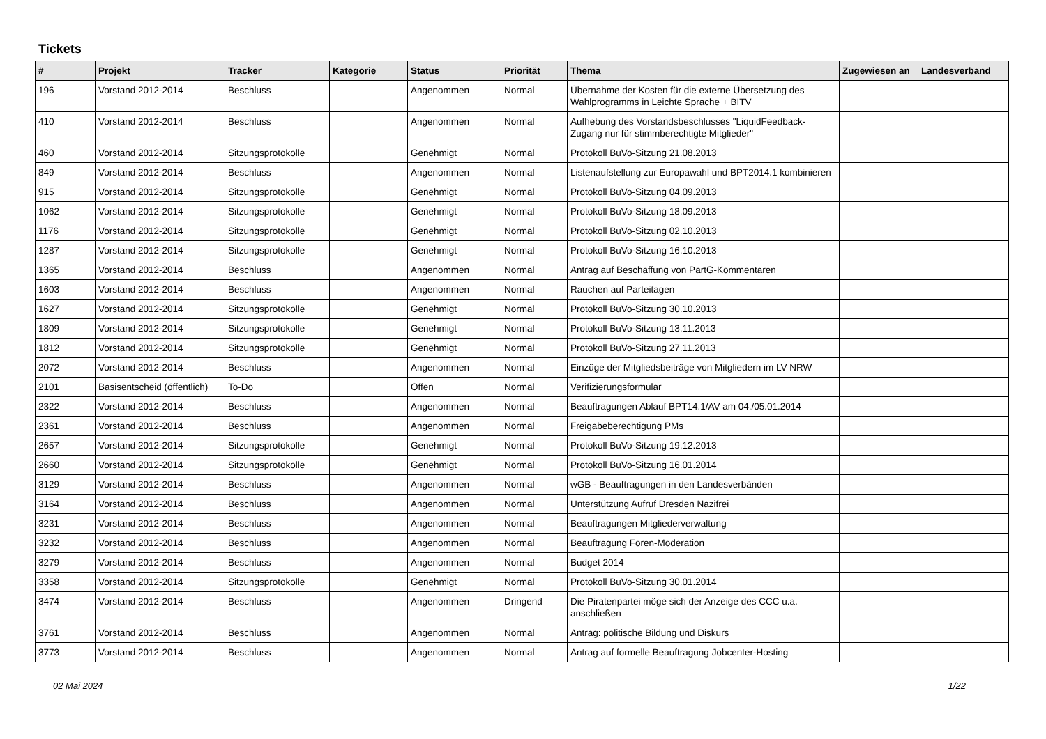Tickets
| # | Projekt | Tracker | Kategorie | Status | Priorität | Thema | Zugewiesen an | Landesverband |
| --- | --- | --- | --- | --- | --- | --- | --- | --- |
| 196 | Vorstand 2012-2014 | Beschluss | | Angenommen | Normal | Übernahme der Kosten für die externe Übersetzung des Wahlprogramms in Leichte Sprache + BITV | | |
| 410 | Vorstand 2012-2014 | Beschluss | | Angenommen | Normal | Aufhebung des Vorstandsbeschlusses "LiquidFeedback-Zugang nur für stimmberechtigte Mitglieder" | | |
| 460 | Vorstand 2012-2014 | Sitzungsprotokolle | | Genehmigt | Normal | Protokoll BuVo-Sitzung 21.08.2013 | | |
| 849 | Vorstand 2012-2014 | Beschluss | | Angenommen | Normal | Listenaufstellung zur Europawahl und BPT2014.1 kombinieren | | |
| 915 | Vorstand 2012-2014 | Sitzungsprotokolle | | Genehmigt | Normal | Protokoll BuVo-Sitzung 04.09.2013 | | |
| 1062 | Vorstand 2012-2014 | Sitzungsprotokolle | | Genehmigt | Normal | Protokoll BuVo-Sitzung 18.09.2013 | | |
| 1176 | Vorstand 2012-2014 | Sitzungsprotokolle | | Genehmigt | Normal | Protokoll BuVo-Sitzung 02.10.2013 | | |
| 1287 | Vorstand 2012-2014 | Sitzungsprotokolle | | Genehmigt | Normal | Protokoll BuVo-Sitzung 16.10.2013 | | |
| 1365 | Vorstand 2012-2014 | Beschluss | | Angenommen | Normal | Antrag auf Beschaffung von PartG-Kommentaren | | |
| 1603 | Vorstand 2012-2014 | Beschluss | | Angenommen | Normal | Rauchen auf Parteitagen | | |
| 1627 | Vorstand 2012-2014 | Sitzungsprotokolle | | Genehmigt | Normal | Protokoll BuVo-Sitzung 30.10.2013 | | |
| 1809 | Vorstand 2012-2014 | Sitzungsprotokolle | | Genehmigt | Normal | Protokoll BuVo-Sitzung 13.11.2013 | | |
| 1812 | Vorstand 2012-2014 | Sitzungsprotokolle | | Genehmigt | Normal | Protokoll BuVo-Sitzung 27.11.2013 | | |
| 2072 | Vorstand 2012-2014 | Beschluss | | Angenommen | Normal | Einzüge der Mitgliedsbeiträge von Mitgliedern im LV NRW | | |
| 2101 | Basisentscheid (öffentlich) | To-Do | | Offen | Normal | Verifizierungsformular | | |
| 2322 | Vorstand 2012-2014 | Beschluss | | Angenommen | Normal | Beauftragungen Ablauf BPT14.1/AV am 04./05.01.2014 | | |
| 2361 | Vorstand 2012-2014 | Beschluss | | Angenommen | Normal | Freigabeberechtigung PMs | | |
| 2657 | Vorstand 2012-2014 | Sitzungsprotokolle | | Genehmigt | Normal | Protokoll BuVo-Sitzung 19.12.2013 | | |
| 2660 | Vorstand 2012-2014 | Sitzungsprotokolle | | Genehmigt | Normal | Protokoll BuVo-Sitzung 16.01.2014 | | |
| 3129 | Vorstand 2012-2014 | Beschluss | | Angenommen | Normal | wGB - Beauftragungen in den Landesverbänden | | |
| 3164 | Vorstand 2012-2014 | Beschluss | | Angenommen | Normal | Unterstützung Aufruf Dresden Nazifrei | | |
| 3231 | Vorstand 2012-2014 | Beschluss | | Angenommen | Normal | Beauftragungen Mitgliederverwaltung | | |
| 3232 | Vorstand 2012-2014 | Beschluss | | Angenommen | Normal | Beauftragung Foren-Moderation | | |
| 3279 | Vorstand 2012-2014 | Beschluss | | Angenommen | Normal | Budget 2014 | | |
| 3358 | Vorstand 2012-2014 | Sitzungsprotokolle | | Genehmigt | Normal | Protokoll BuVo-Sitzung 30.01.2014 | | |
| 3474 | Vorstand 2012-2014 | Beschluss | | Angenommen | Dringend | Die Piratenpartei möge sich der Anzeige des CCC u.a. anschließen | | |
| 3761 | Vorstand 2012-2014 | Beschluss | | Angenommen | Normal | Antrag: politische Bildung und Diskurs | | |
| 3773 | Vorstand 2012-2014 | Beschluss | | Angenommen | Normal | Antrag auf formelle Beauftragung Jobcenter-Hosting | | |
02 Mai 2024 1/22